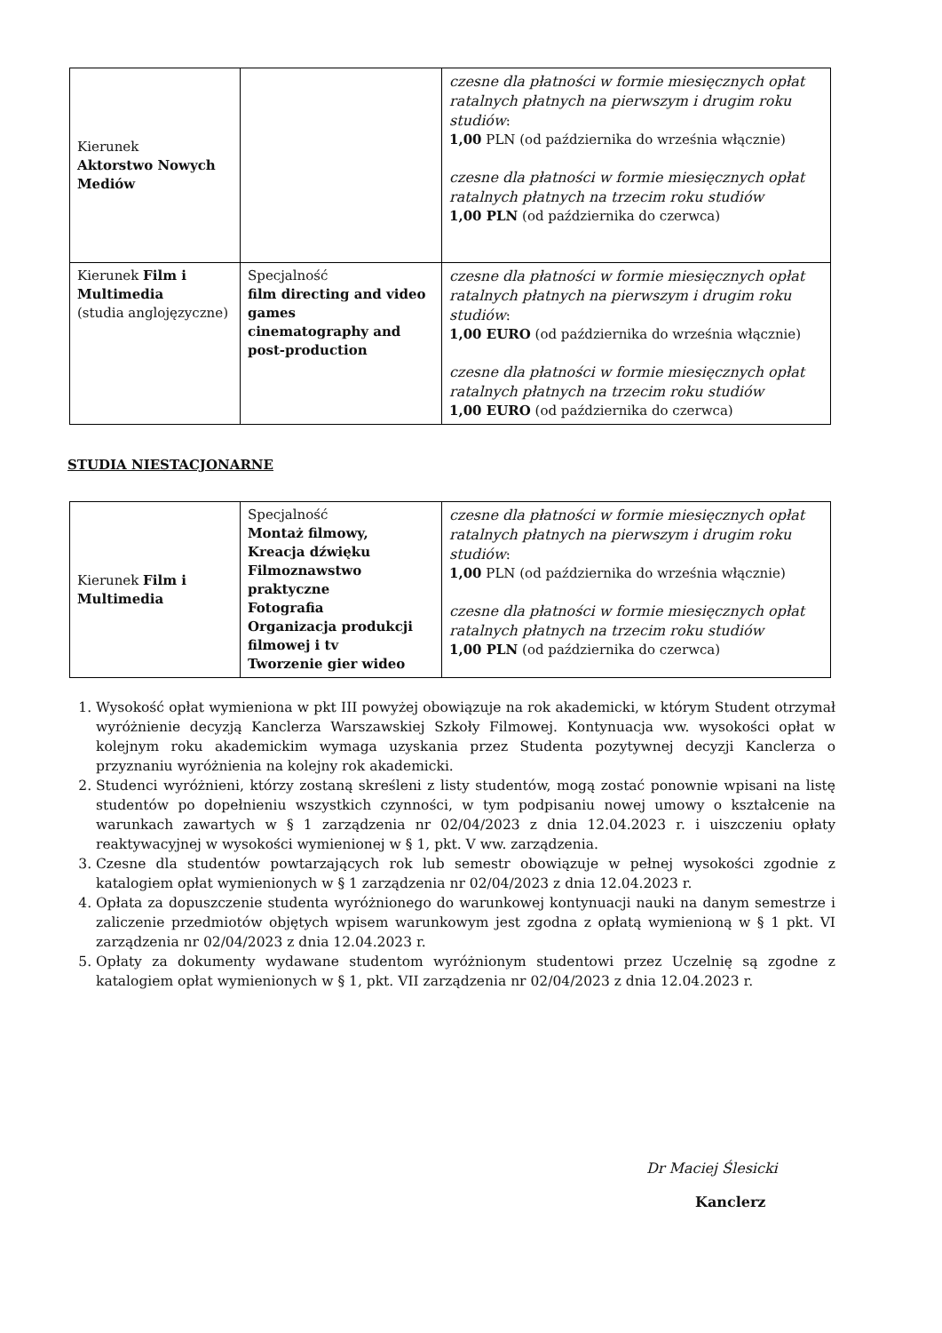| Kierunek Aktorstwo Nowych Mediów | | czesne dla płatności w formie miesięcznych opłat ratalnych płatnych na pierwszym i drugim roku studiów : 1,00 PLN (od października do września włącznie) czesne dla płatności w formie miesięcznych opłat ratalnych płatnych na trzecim roku studiów 1,00 PLN (od października do czerwca) |
| Kierunek Film i Multimedia (studia anglojęzyczne) | Specjalność film directing and video games cinematography and post-production | czesne dla płatności w formie miesięcznych opłat ratalnych płatnych na pierwszym i drugim roku studiów : 1,00 EURO (od października do września włącznie) czesne dla płatności w formie miesięcznych opłat ratalnych płatnych na trzecim roku studiów 1,00 EURO (od października do czerwca) |
STUDIA NIESTACJONARNE
| Kierunek Film i Multimedia | Specjalność Montaż filmowy, Kreacja dźwięku Filmoznawstwo praktyczne Fotografia Organizacja produkcji filmowej i tv Tworzenie gier wideo | czesne dla płatności w formie miesięcznych opłat ratalnych płatnych na pierwszym i drugim roku studiów : 1,00 PLN (od października do września włącznie) czesne dla płatności w formie miesięcznych opłat ratalnych płatnych na trzecim roku studiów 1,00 PLN (od października do czerwca) |
1. Wysokość opłat wymieniona w pkt III powyżej obowiązuje na rok akademicki, w którym Student otrzymał wyróżnienie decyzją Kanclerza Warszawskiej Szkoły Filmowej. Kontynuacja ww. wysokości opłat w kolejnym roku akademickim wymaga uzyskania przez Studenta pozytywnej decyzji Kanclerza o przyznaniu wyróżnienia na kolejny rok akademicki.
2. Studenci wyróżnieni, którzy zostaną skreśleni z listy studentów, mogą zostać ponownie wpisani na listę studentów po dopełnieniu wszystkich czynności, w tym podpisaniu nowej umowy o kształcenie na warunkach zawartych w § 1 zarządzenia nr 02/04/2023 z dnia 12.04.2023 r. i uiszczeniu opłaty reaktywacyjnej w wysokości wymienionej w § 1, pkt. V ww. zarządzenia.
3. Czesne dla studentów powtarzających rok lub semestr obowiązuje w pełnej wysokości zgodnie z katalogiem opłat wymienionych w § 1 zarządzenia nr 02/04/2023 z dnia 12.04.2023 r.
4. Opłata za dopuszczenie studenta wyróżnionego do warunkowej kontynuacji nauki na danym semestrze i zaliczenie przedmiotów objętych wpisem warunkowym jest zgodna z opłatą wymienioną w § 1 pkt. VI zarządzenia nr 02/04/2023 z dnia 12.04.2023 r.
5. Opłaty za dokumenty wydawane studentom wyróżnionym studentowi przez Uczelnię są zgodne z katalogiem opłat wymienionych w § 1, pkt. VII zarządzenia nr 02/04/2023 z dnia 12.04.2023 r.
Dr Maciej Ślesicki
Kanclerz